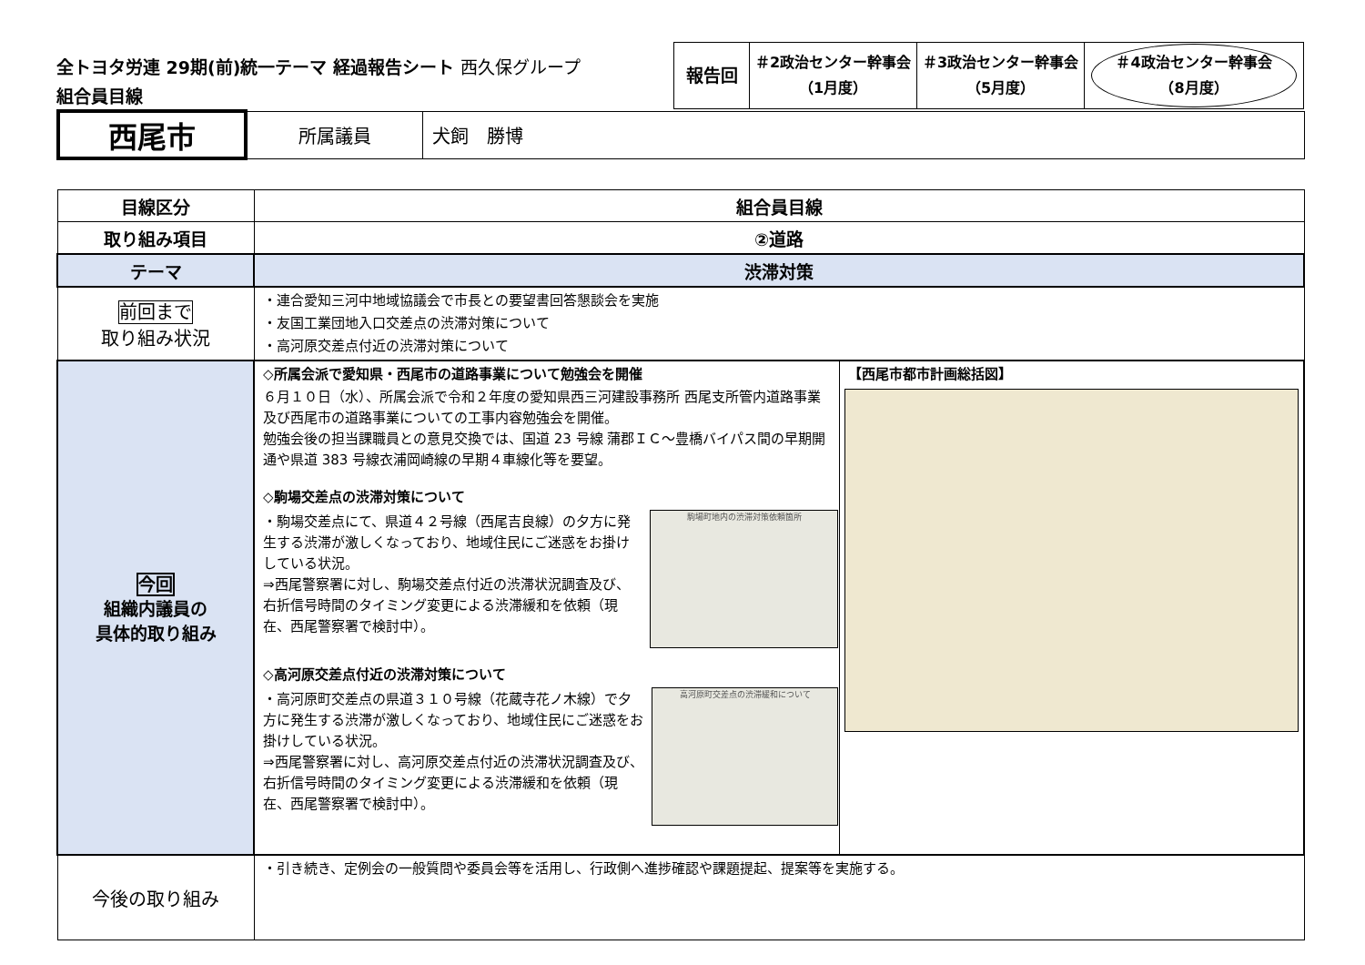全トヨタ労連 29期(前)統一テーマ 経過報告シート 西久保グループ
組合員目線
| 報告回 | ＃2政治センター幹事会 （1月度） | ＃3政治センター幹事会 （5月度） | ＃4政治センター幹事会 （8月度） |
| 西尾市 | 所属議員 | 犬飼 勝博 |
| 目線区分 | 組合員目線 | |
| 取り組み項目 | ②道路 | |
| テーマ | 渋滞対策 | |
| 前回まで 取り組み状況 | ・連合愛知三河中地域協議会で市長との要望書回答懇談会を実施 ・友国工業団地入口交差点の渋滞対策について ・高河原交差点付近の渋滞対策について | |
| 今回 組織内議員の 具体的取り組み | ◇所属会派で愛知県・西尾市の道路事業について勉強会を開催 ６月１０日（水）、所属会派で令和２年度の愛知県西三河建設事務所 西尾支所管内道路事業及び西尾市の道路事業についての工事内容勉強会を開催。 勉強会後の担当課職員との意見交換では、国道 23 号線 蒲郡ＩＣ～豊橋バイパス間の早期開通や県道 383 号線衣浦岡崎線の早期４車線化等を要望。 ◇駒場交差点の渋滞対策について ・駒場交差点にて、県道４２号線（西尾吉良線）の夕方に発生する渋滞が激しくなっており、地域住民にご迷惑をお掛けしている状況。 ⇒西尾警察署に対し、駒場交差点付近の渋滞状況調査及び、右折信号時間のタイミング変更による渋滞緩和を依頼（現在、西尾警察署で検討中）。 駒場町地内の渋滞対策依頼箇所 ◇高河原交差点付近の渋滞対策について ・高河原町交差点の県道３１０号線（花蔵寺花ノ木線）で夕方に発生する渋滞が激しくなっており、地域住民にご迷惑をお掛けしている状況。 ⇒西尾警察署に対し、高河原交差点付近の渋滞状況調査及び、右折信号時間のタイミング変更による渋滞緩和を依頼（現在、西尾警察署で検討中）。 高河原町交差点の渋滞緩和について | 【西尾市都市計画総括図】 |
| 今後の取り組み | ・引き続き、定例会の一般質問や委員会等を活用し、行政側へ進捗確認や課題提起、提案等を実施する。 | |